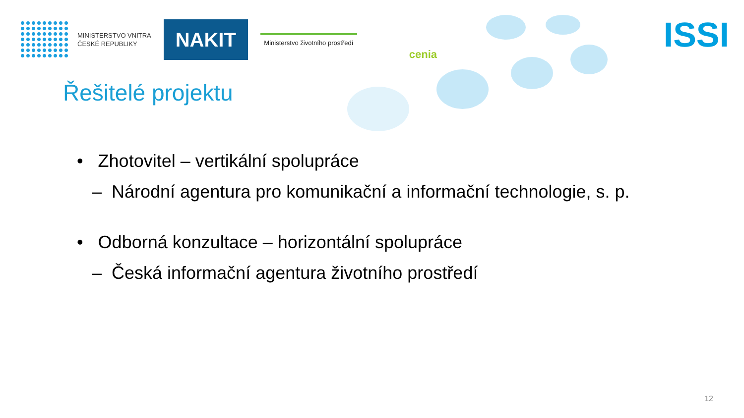MINISTERSTVO VNITRA
ČESKÉ REPUBLIKY
NAKIT
Ministerstvo životního prostředí
cenia
ISSI
Řešitelé projektu
• Zhotovitel – vertikální spolupráce
– Národní agentura pro komunikační a informační technologie, s. p.
• Odborná konzultace – horizontální spolupráce
– Česká informační agentura životního prostředí
12